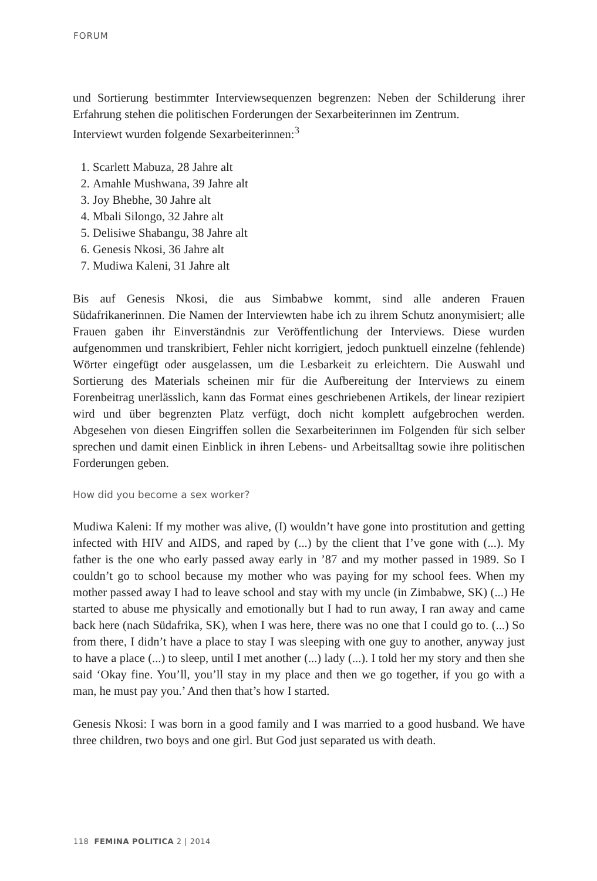FORUM
und Sortierung bestimmter Interviewsequenzen begrenzen: Neben der Schilderung ihrer Erfahrung stehen die politischen Forderungen der Sexarbeiterinnen im Zentrum.
Interviewt wurden folgende Sexarbeiterinnen:<sup>3</sup>
1. Scarlett Mabuza, 28 Jahre alt
2. Amahle Mushwana, 39 Jahre alt
3. Joy Bhebhe, 30 Jahre alt
4. Mbali Silongo, 32 Jahre alt
5. Delisiwe Shabangu, 38 Jahre alt
6. Genesis Nkosi, 36 Jahre alt
7. Mudiwa Kaleni, 31 Jahre alt
Bis auf Genesis Nkosi, die aus Simbabwe kommt, sind alle anderen Frauen Südafrikanerinnen. Die Namen der Interviewten habe ich zu ihrem Schutz anonymisiert; alle Frauen gaben ihr Einverständnis zur Veröffentlichung der Interviews. Diese wurden aufgenommen und transkribiert, Fehler nicht korrigiert, jedoch punktuell einzelne (fehlende) Wörter eingefügt oder ausgelassen, um die Lesbarkeit zu erleichtern. Die Auswahl und Sortierung des Materials scheinen mir für die Aufbereitung der Interviews zu einem Forenbeitrag unerlässlich, kann das Format eines geschriebenen Artikels, der linear rezipiert wird und über begrenzten Platz verfügt, doch nicht komplett aufgebrochen werden. Abgesehen von diesen Eingriffen sollen die Sexarbeiterinnen im Folgenden für sich selber sprechen und damit einen Einblick in ihren Lebens- und Arbeitsalltag sowie ihre politischen Forderungen geben.
How did you become a sex worker?
Mudiwa Kaleni: If my mother was alive, (I) wouldn’t have gone into prostitution and getting infected with HIV and AIDS, and raped by (...) by the client that I’ve gone with (...). My father is the one who early passed away early in ’87 and my mother passed in 1989. So I couldn’t go to school because my mother who was paying for my school fees. When my mother passed away I had to leave school and stay with my uncle (in Zimbabwe, SK) (...) He started to abuse me physically and emotionally but I had to run away, I ran away and came back here (nach Südafrika, SK), when I was here, there was no one that I could go to. (...) So from there, I didn’t have a place to stay I was sleeping with one guy to another, anyway just to have a place (...) to sleep, until I met another (...) lady (...). I told her my story and then she said ‘Okay fine. You’ll, you’ll stay in my place and then we go together, if you go with a man, he must pay you.’ And then that’s how I started.
Genesis Nkosi: I was born in a good family and I was married to a good husband. We have three children, two boys and one girl. But God just separated us with death.
118 FEMINA POLITICA 2 | 2014